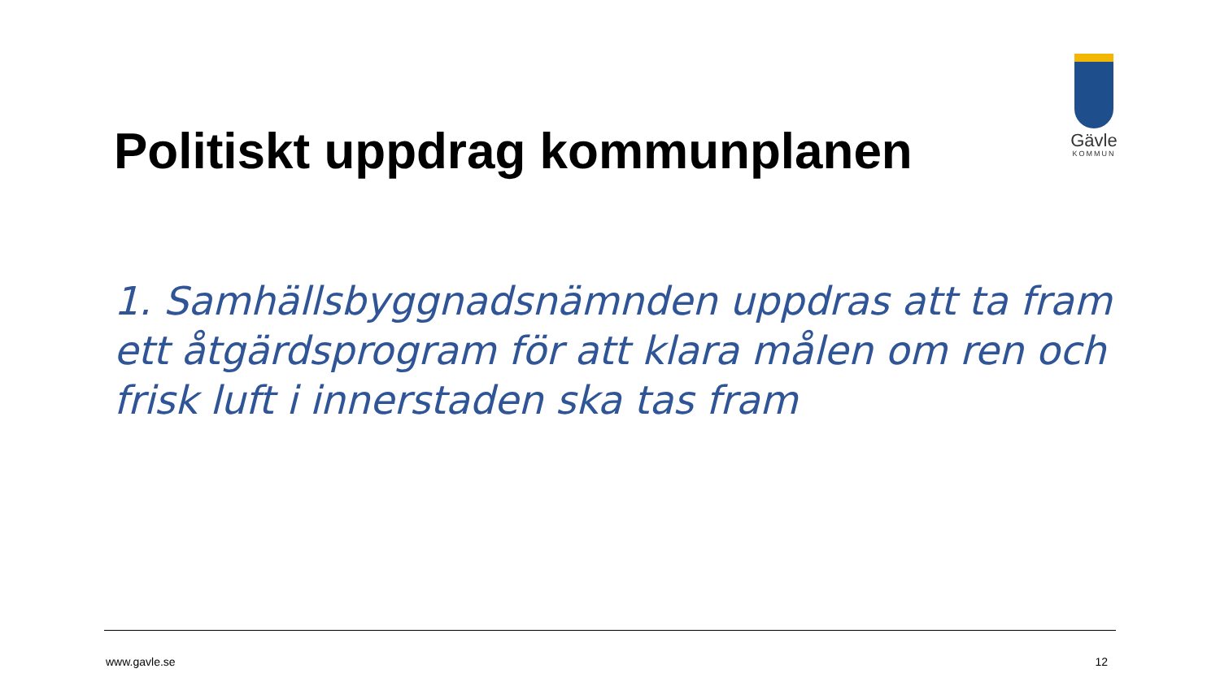Gävle
KOMMUN
Politiskt uppdrag kommunplanen
1. Samhällsbyggnadsnämnden uppdras att ta fram ett åtgärdsprogram för att klara målen om ren och frisk luft i innerstaden ska tas fram
www.gavle.se 12